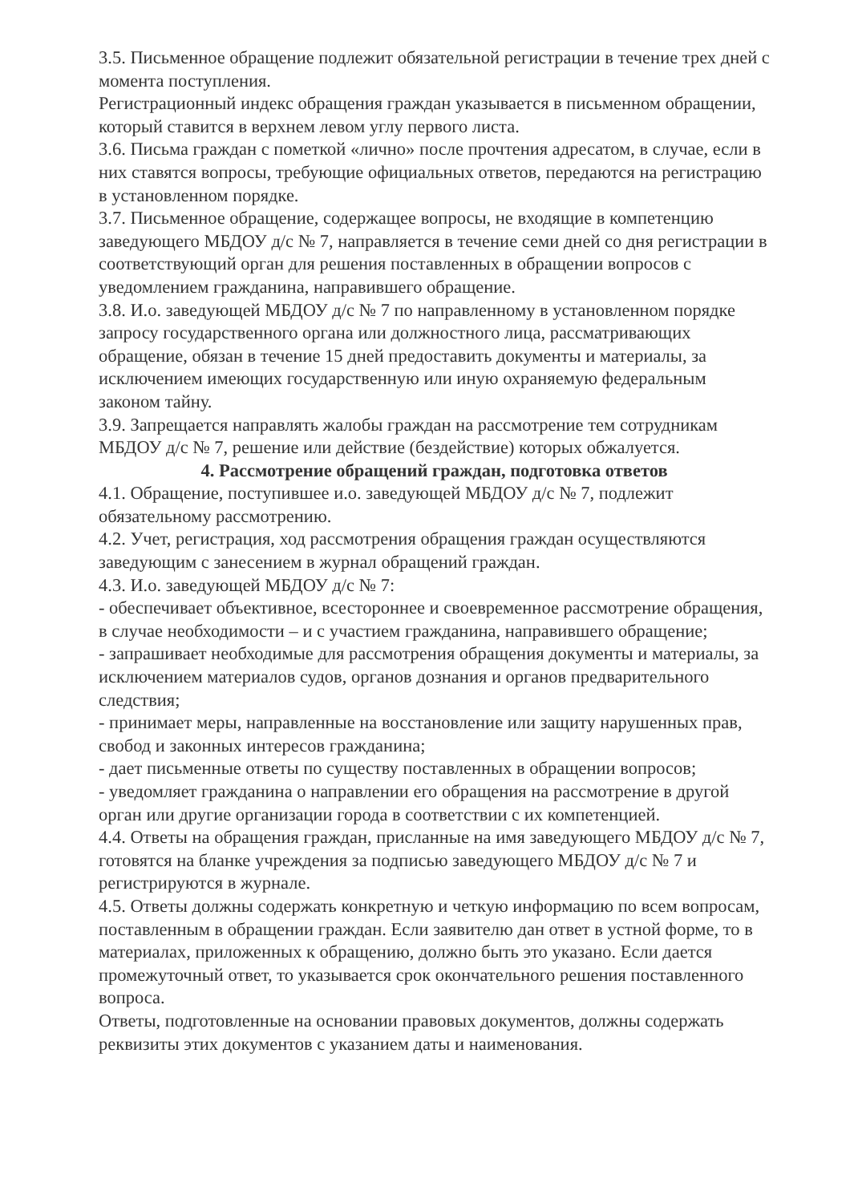3.5. Письменное обращение подлежит обязательной регистрации в течение трех дней с момента поступления.
Регистрационный индекс обращения граждан указывается в письменном обращении, который ставится в верхнем левом углу первого листа.
3.6. Письма граждан с пометкой «лично» после прочтения адресатом, в случае, если в них ставятся вопросы, требующие официальных ответов, передаются на регистрацию в установленном порядке.
3.7. Письменное обращение, содержащее вопросы, не входящие в компетенцию заведующего МБДОУ д/с № 7, направляется в течение семи дней со дня регистрации в соответствующий орган для решения поставленных в обращении вопросов с уведомлением гражданина, направившего обращение.
3.8. И.о. заведующей МБДОУ д/с № 7 по направленному в установленном порядке запросу государственного органа или должностного лица, рассматривающих обращение, обязан в течение 15 дней предоставить документы и материалы, за исключением имеющих государственную или иную охраняемую федеральным законом тайну.
3.9. Запрещается направлять жалобы граждан на рассмотрение тем сотрудникам МБДОУ д/с № 7, решение или действие (бездействие) которых обжалуется.
4. Рассмотрение обращений граждан, подготовка ответов
4.1. Обращение, поступившее и.о. заведующей МБДОУ д/с № 7, подлежит обязательному рассмотрению.
4.2. Учет, регистрация, ход рассмотрения обращения граждан осуществляются заведующим с занесением в журнал обращений граждан.
4.3. И.о. заведующей МБДОУ д/с № 7:
- обеспечивает объективное, всестороннее и своевременное рассмотрение обращения, в случае необходимости – и с участием гражданина, направившего обращение;
- запрашивает необходимые для рассмотрения обращения документы и материалы, за исключением материалов судов, органов дознания и органов предварительного следствия;
- принимает меры, направленные на восстановление или защиту нарушенных прав, свобод и законных интересов гражданина;
- дает письменные ответы по существу поставленных в обращении вопросов;
- уведомляет гражданина о направлении его обращения на рассмотрение в другой орган или другие организации города в соответствии с их компетенцией.
4.4. Ответы на обращения граждан, присланные на имя заведующего МБДОУ д/с № 7, готовятся на бланке учреждения за подписью заведующего МБДОУ д/с № 7 и регистрируются в журнале.
4.5. Ответы должны содержать конкретную и четкую информацию по всем вопросам, поставленным в обращении граждан. Если заявителю дан ответ в устной форме, то в материалах, приложенных к обращению, должно быть это указано. Если дается промежуточный ответ, то указывается срок окончательного решения поставленного вопроса.
Ответы, подготовленные на основании правовых документов, должны содержать реквизиты этих документов с указанием даты и наименования.